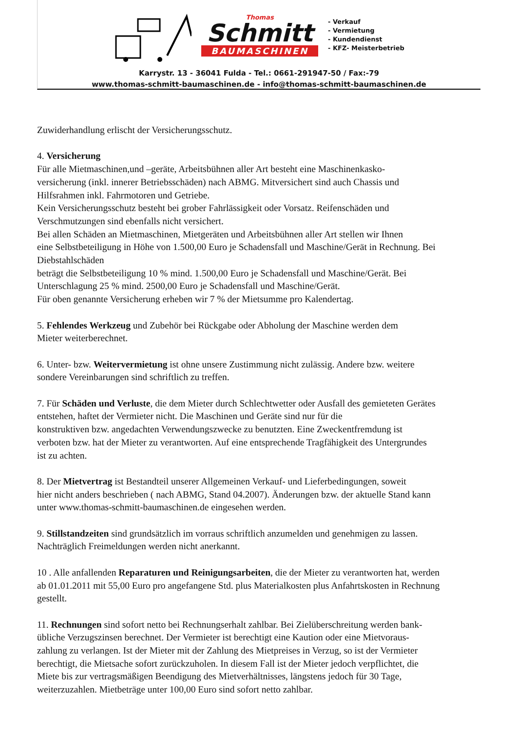Thomas
Schmitt
BAUMASCHINEN
- Verkauf
- Vermietung
- Kundendienst
- KFZ- Meisterbetrieb
Karrystr. 13 - 36041 Fulda - Tel.: 0661-291947-50 / Fax:-79
www.thomas-schmitt-baumaschinen.de - info@thomas-schmitt-baumaschinen.de
Zuwiderhandlung erlischt der Versicherungsschutz.
4. Versicherung
Für alle Mietmaschinen,und –geräte, Arbeitsbühnen aller Art besteht eine Maschinenkasko-
versicherung (inkl. innerer Betriebsschäden) nach ABMG. Mitversichert sind auch Chassis und
Hilfsrahmen inkl. Fahrmotoren und Getriebe.
Kein Versicherungsschutz besteht bei grober Fahrlässigkeit oder Vorsatz. Reifenschäden und
Verschmutzungen sind ebenfalls nicht versichert.
Bei allen Schäden an Mietmaschinen, Mietgeräten und Arbeitsbühnen aller Art stellen wir Ihnen
eine Selbstbeteiligung in Höhe von 1.500,00 Euro je Schadensfall und Maschine/Gerät in Rechnung. Bei
Diebstahlschäden
beträgt die Selbstbeteiligung 10 % mind. 1.500,00 Euro je Schadensfall und Maschine/Gerät. Bei
Unterschlagung 25 % mind. 2500,00 Euro je Schadensfall und Maschine/Gerät.
Für oben genannte Versicherung erheben wir 7 % der Mietsumme pro Kalendertag.
5. Fehlendes Werkzeug und Zubehör bei Rückgabe oder Abholung der Maschine werden dem
Mieter weiterberechnet.
6. Unter- bzw. Weitervermietung ist ohne unsere Zustimmung nicht zulässig. Andere bzw. weitere
sondere Vereinbarungen sind schriftlich zu treffen.
7. Für Schäden und Verluste, die dem Mieter durch Schlechtwetter oder Ausfall des gemieteten Gerätes
entstehen, haftet der Vermieter nicht. Die Maschinen und Geräte sind nur für die
konstruktiven bzw. angedachten Verwendungszwecke zu benutzten. Eine Zweckentfremdung ist
verboten bzw. hat der Mieter zu verantworten. Auf eine entsprechende Tragfähigkeit des Untergrundes
ist zu achten.
8. Der Mietvertrag ist Bestandteil unserer Allgemeinen Verkauf- und Lieferbedingungen, soweit
hier nicht anders beschrieben ( nach ABMG, Stand 04.2007). Änderungen bzw. der aktuelle Stand kann
unter www.thomas-schmitt-baumaschinen.de eingesehen werden.
9. Stillstandzeiten sind grundsätzlich im vorraus schriftlich anzumelden und genehmigen zu lassen.
Nachträglich Freimeldungen werden nicht anerkannt.
10 . Alle anfallenden Reparaturen und Reinigungsarbeiten, die der Mieter zu verantworten hat, werden
ab 01.01.2011 mit 55,00 Euro pro angefangene Std. plus Materialkosten plus Anfahrtskosten in Rechnung
gestellt.
11. Rechnungen sind sofort netto bei Rechnungserhalt zahlbar. Bei Zielüberschreitung werden bank-
übliche Verzugszinsen berechnet. Der Vermieter ist berechtigt eine Kaution oder eine Mietvoraus-
zahlung zu verlangen. Ist der Mieter mit der Zahlung des Mietpreises in Verzug, so ist der Vermieter
berechtigt, die Mietsache sofort zurückzuholen. In diesem Fall ist der Mieter jedoch verpflichtet, die
Miete bis zur vertragsmäßigen Beendigung des Mietverhältnisses, längstens jedoch für 30 Tage,
weiterzuzahlen. Mietbeträge unter 100,00 Euro sind sofort netto zahlbar.